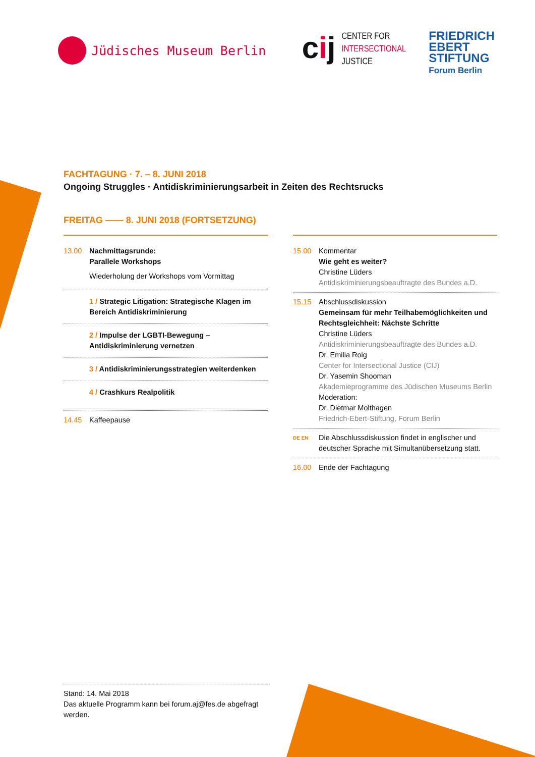Jüdisches Museum Berlin
cij
CENTER FOR
INTERSECTIONAL
JUSTICE
FRIEDRICH
EBERT
STIFTUNG
Forum Berlin
FACHTAGUNG · 7. – 8. JUNI 2018
Ongoing Struggles · Antidiskriminierungsarbeit in Zeiten des Rechtsrucks
FREITAG —— 8. JUNI 2018 (FORTSETZUNG)
13.00 Nachmittagsrunde:
Parallele Workshops
Wiederholung der Workshops vom Vormittag
1 / Strategic Litigation: Strategische Klagen im Bereich Antidiskriminierung
2 / Impulse der LGBTI-Bewegung – Antidiskriminierung vernetzen
3 / Antidiskriminierungsstrategien weiterdenken
4 / Crashkurs Realpolitik
14.45 Kaffeepause
15.00 Kommentar
Wie geht es weiter?
Christine Lüders
Antidiskriminierungsbeauftragte des Bundes a.D.
15.15 Abschlussdiskussion
Gemeinsam für mehr Teilhabemöglichkeiten und Rechtsgleichheit: Nächste Schritte
Christine Lüders
Antidiskriminierungsbeauftragte des Bundes a.D.
Dr. Emilia Roig
Center for Intersectional Justice (CIJ)
Dr. Yasemin Shooman
Akademieprogramme des Jüdischen Museums Berlin
Moderation:
Dr. Dietmar Molthagen
Friedrich-Ebert-Stiftung, Forum Berlin
DE EN
Die Abschlussdiskussion findet in englischer und deutscher Sprache mit Simultanübersetzung statt.
16.00 Ende der Fachtagung
Stand: 14. Mai 2018
Das aktuelle Programm kann bei forum.aj@fes.de abgefragt werden.